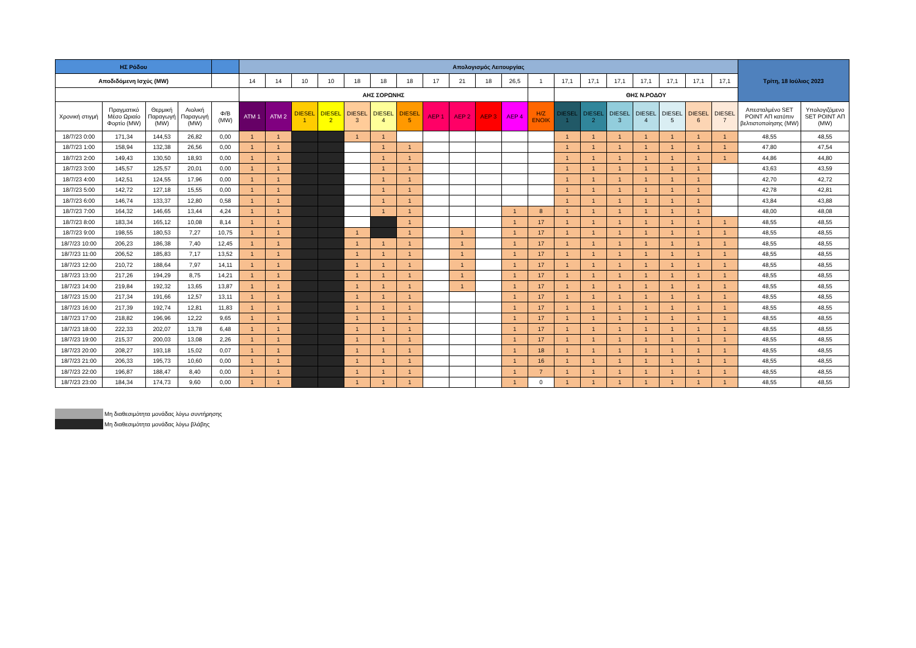| ΗΣ Ρόδου | | | | | Απολογισμός Λειτουργίας | | | | | | | | | | | | | | | | | | | Τρίτη, 18 Ιούλιος 2023 | |
| --- | --- | --- | --- | --- | --- | --- | --- | --- | --- | --- | --- | --- | --- | --- | --- | --- | --- | --- | --- | --- | --- | --- | --- | --- | --- |
| Αποδιδόμενη Ισχύς (MW) | | | | | 14 | 14 | 10 | 10 | 18 | 18 | 18 | 17 | 21 | 18 | 26,5 | 1 | 17,1 | 17,1 | 17,1 | 17,1 | 17,1 | 17,1 | 17,1 | | |
| | | | | | ΑΗΣ ΣΟΡΩΝΗΣ | | | | | | | | | | | | ΘΗΣ Ν.ΡΟΔΟΥ | | | | | | | | |
| Χρονική στιγμή | Πραγματικό Μέσο Ωριαίο Φορτίο (MW) | Θερμική Παραγωγή (MW) | Αιολική Παραγωγή (MW) | Φ/Β (MW) | ATM 1 | ATM 2 | DIESEL 1 | DIESEL 2 | DIESEL 3 | DIESEL 4 | DIESEL 5 | ΑΕΡ 1 | ΑΕΡ 2 | ΑΕΡ 3 | ΑΕΡ 4 | Η/Ζ ΕΝΟΙΚ | DIESEL 1 | DIESEL 2 | DIESEL 3 | DIESEL 4 | DIESEL 5 | DIESEL 6 | DIESEL 7 | Απεσταλμένο SET POINT ΑΠ κατόπιν βελτιστοποίησης (MW) | Υπολογιζόμενο SET POINT ΑΠ (MW) |
| 18/7/23 0:00 | 171,34 | 144,53 | 26,82 | 0,00 | 1 | 1 | | | 1 | 1 | | | | | | | 1 | 1 | 1 | 1 | 1 | 1 | 1 | 48,55 | 48,55 |
| 18/7/23 1:00 | 158,94 | 132,38 | 26,56 | 0,00 | 1 | 1 | | | | 1 | 1 | | | | | | 1 | 1 | 1 | 1 | 1 | 1 | 1 | 47,80 | 47,54 |
| 18/7/23 2:00 | 149,43 | 130,50 | 18,93 | 0,00 | 1 | 1 | | | | 1 | 1 | | | | | | 1 | 1 | 1 | 1 | 1 | 1 | 1 | 44,86 | 44,80 |
| 18/7/23 3:00 | 145,57 | 125,57 | 20,01 | 0,00 | 1 | 1 | | | | 1 | 1 | | | | | | 1 | 1 | 1 | 1 | 1 | 1 | | 43,63 | 43,59 |
| 18/7/23 4:00 | 142,51 | 124,55 | 17,96 | 0,00 | 1 | 1 | | | | 1 | 1 | | | | | | 1 | 1 | 1 | 1 | 1 | 1 | | 42,70 | 42,72 |
| 18/7/23 5:00 | 142,72 | 127,18 | 15,55 | 0,00 | 1 | 1 | | | | 1 | 1 | | | | | | 1 | 1 | 1 | 1 | 1 | 1 | | 42,78 | 42,81 |
| 18/7/23 6:00 | 146,74 | 133,37 | 12,80 | 0,58 | 1 | 1 | | | | 1 | 1 | | | | | | 1 | 1 | 1 | 1 | 1 | 1 | | 43,84 | 43,88 |
| 18/7/23 7:00 | 164,32 | 146,65 | 13,44 | 4,24 | 1 | 1 | | | | 1 | 1 | | | | 1 | 8 | 1 | 1 | 1 | 1 | 1 | 1 | | 48,00 | 48,08 |
| 18/7/23 8:00 | 183,34 | 165,12 | 10,08 | 8,14 | 1 | 1 | | | | | 1 | | | | 1 | 17 | 1 | 1 | 1 | 1 | 1 | 1 | 1 | 48,55 | 48,55 |
| 18/7/23 9:00 | 198,55 | 180,53 | 7,27 | 10,75 | 1 | 1 | | | 1 | | 1 | | 1 | | 1 | 17 | 1 | 1 | 1 | 1 | 1 | 1 | 1 | 48,55 | 48,55 |
| 18/7/23 10:00 | 206,23 | 186,38 | 7,40 | 12,45 | 1 | 1 | | | 1 | 1 | 1 | | 1 | | 1 | 17 | 1 | 1 | 1 | 1 | 1 | 1 | 1 | 48,55 | 48,55 |
| 18/7/23 11:00 | 206,52 | 185,83 | 7,17 | 13,52 | 1 | 1 | | | 1 | 1 | 1 | | 1 | | 1 | 17 | 1 | 1 | 1 | 1 | 1 | 1 | 1 | 48,55 | 48,55 |
| 18/7/23 12:00 | 210,72 | 188,64 | 7,97 | 14,11 | 1 | 1 | | | 1 | 1 | 1 | | 1 | | 1 | 17 | 1 | 1 | 1 | 1 | 1 | 1 | 1 | 48,55 | 48,55 |
| 18/7/23 13:00 | 217,26 | 194,29 | 8,75 | 14,21 | 1 | 1 | | | 1 | 1 | 1 | | 1 | | 1 | 17 | 1 | 1 | 1 | 1 | 1 | 1 | 1 | 48,55 | 48,55 |
| 18/7/23 14:00 | 219,84 | 192,32 | 13,65 | 13,87 | 1 | 1 | | | 1 | 1 | 1 | | 1 | | 1 | 17 | 1 | 1 | 1 | 1 | 1 | 1 | 1 | 48,55 | 48,55 |
| 18/7/23 15:00 | 217,34 | 191,66 | 12,57 | 13,11 | 1 | 1 | | | 1 | 1 | 1 | | | | 1 | 17 | 1 | 1 | 1 | 1 | 1 | 1 | 1 | 48,55 | 48,55 |
| 18/7/23 16:00 | 217,39 | 192,74 | 12,81 | 11,83 | 1 | 1 | | | 1 | 1 | 1 | | | | 1 | 17 | 1 | 1 | 1 | 1 | 1 | 1 | 1 | 48,55 | 48,55 |
| 18/7/23 17:00 | 218,82 | 196,96 | 12,22 | 9,65 | 1 | 1 | | | 1 | 1 | 1 | | | | 1 | 17 | 1 | 1 | 1 | 1 | 1 | 1 | 1 | 48,55 | 48,55 |
| 18/7/23 18:00 | 222,33 | 202,07 | 13,78 | 6,48 | 1 | 1 | | | 1 | 1 | 1 | | | | 1 | 17 | 1 | 1 | 1 | 1 | 1 | 1 | 1 | 48,55 | 48,55 |
| 18/7/23 19:00 | 215,37 | 200,03 | 13,08 | 2,26 | 1 | 1 | | | 1 | 1 | 1 | | | | 1 | 17 | 1 | 1 | 1 | 1 | 1 | 1 | 1 | 48,55 | 48,55 |
| 18/7/23 20:00 | 208,27 | 193,18 | 15,02 | 0,07 | 1 | 1 | | | 1 | 1 | 1 | | | | 1 | 18 | 1 | 1 | 1 | 1 | 1 | 1 | 1 | 48,55 | 48,55 |
| 18/7/23 21:00 | 206,33 | 195,73 | 10,60 | 0,00 | 1 | 1 | | | 1 | 1 | 1 | | | | 1 | 16 | 1 | 1 | 1 | 1 | 1 | 1 | 1 | 48,55 | 48,55 |
| 18/7/23 22:00 | 196,87 | 188,47 | 8,40 | 0,00 | 1 | 1 | | | 1 | 1 | 1 | | | | 1 | 7 | 1 | 1 | 1 | 1 | 1 | 1 | 1 | 48,55 | 48,55 |
| 18/7/23 23:00 | 184,34 | 174,73 | 9,60 | 0,00 | 1 | 1 | | | 1 | 1 | 1 | | | | 1 | 0 | 1 | 1 | 1 | 1 | 1 | 1 | 1 | 48,55 | 48,55 |
Μη διαθεσιμότητα μονάδας λόγω συντήρησης
Μη διαθεσιμότητα μονάδας λόγω βλάβης